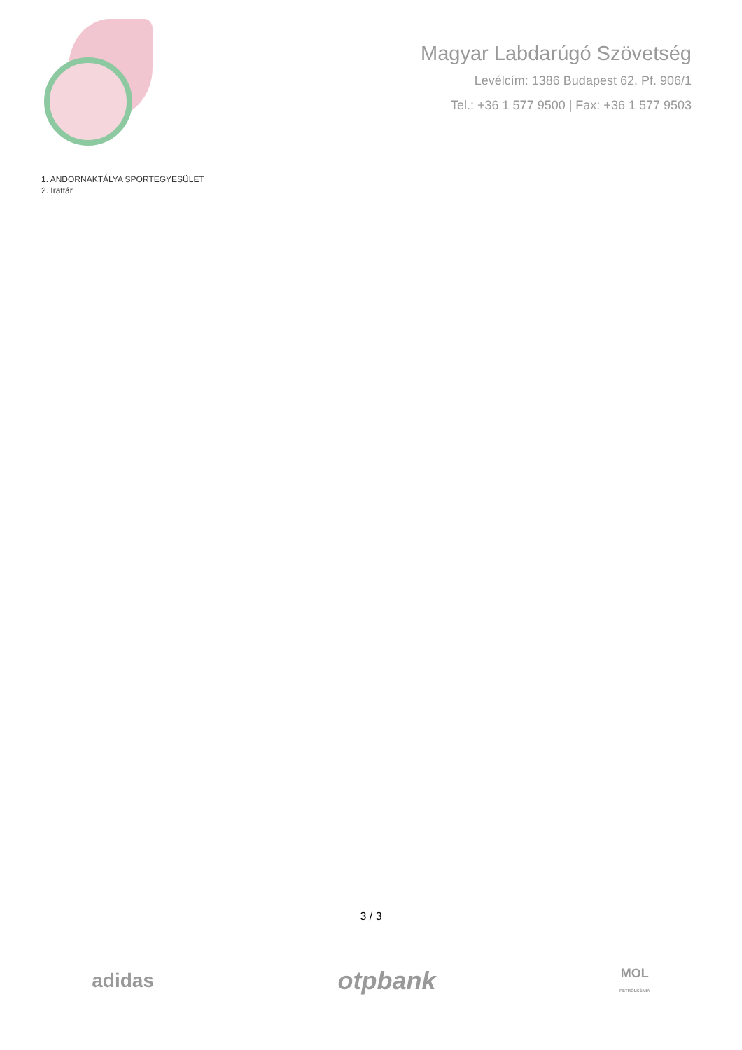Magyar Labdarúgó Szövetség
Levélcím: 1386 Budapest 62. Pf. 906/1
Tel.: +36 1 577 9500 | Fax: +36 1 577 9503
1. ANDORNAKTÁLYA SPORTEGYESÜLET
2. Irattár
3 / 3
adidas otpbank MOL
PETROLKÉMIA